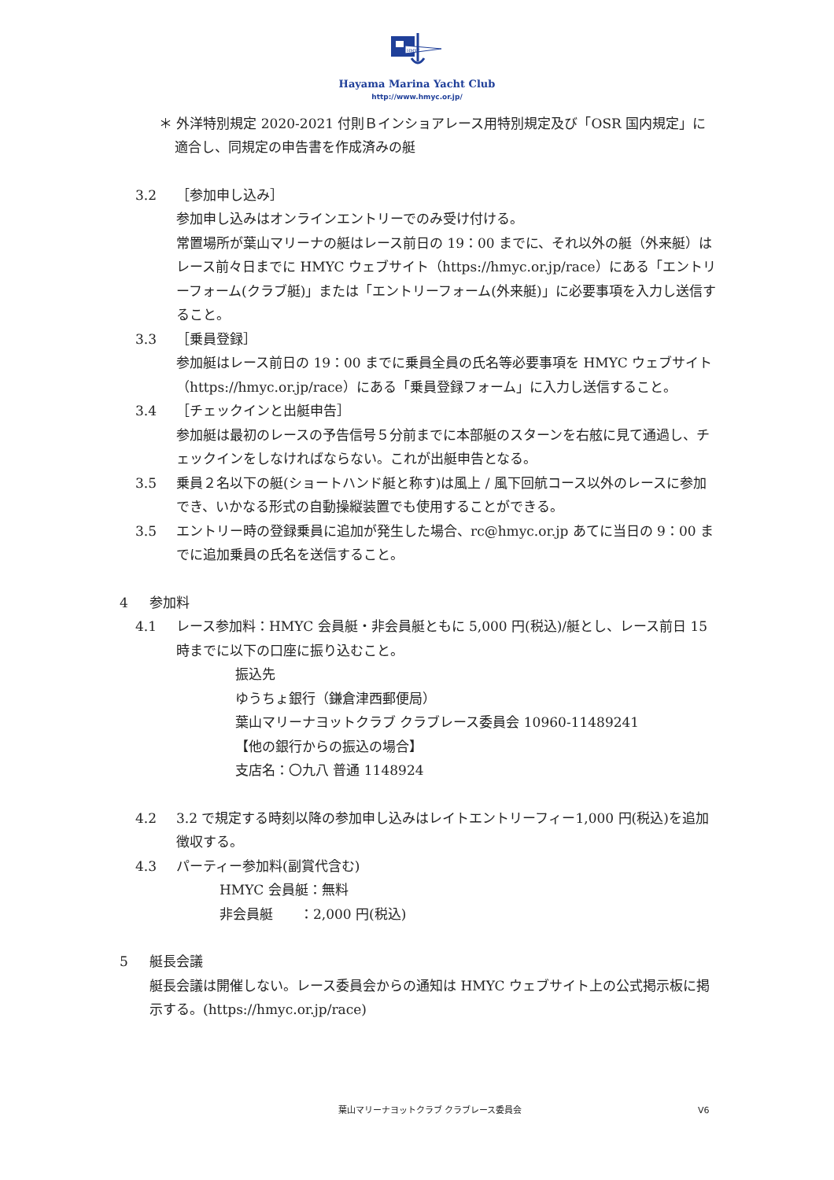HMYC
Hayama Marina Yacht Club
http://www.hmyc.or.jp/
＊ 外洋特別規定 2020-2021 付則Ｂインショアレース用特別規定及び「OSR 国内規定」に適合し、同規定の申告書を作成済みの艇
3.2 ［参加申し込み］
参加申し込みはオンラインエントリーでのみ受け付ける。
常置場所が葉山マリーナの艇はレース前日の 19：00 までに、それ以外の艇（外来艇）はレース前々日までに HMYC ウェブサイト（https://hmyc.or.jp/race）にある「エントリーフォーム(クラブ艇)」または「エントリーフォーム(外来艇)」に必要事項を入力し送信すること。
3.3 ［乗員登録］
参加艇はレース前日の 19：00 までに乗員全員の氏名等必要事項を HMYC ウェブサイト（https://hmyc.or.jp/race）にある「乗員登録フォーム」に入力し送信すること。
3.4 ［チェックインと出艇申告］
参加艇は最初のレースの予告信号５分前までに本部艇のスターンを右舷に見て通過し、チェックインをしなければならない。これが出艇申告となる。
3.5 乗員２名以下の艇(ショートハンド艇と称す)は風上 / 風下回航コース以外のレースに参加でき、いかなる形式の自動操縦装置でも使用することができる。
3.5 エントリー時の登録乗員に追加が発生した場合、rc@hmyc.or.jp あてに当日の 9：00 までに追加乗員の氏名を送信すること。
4 参加料
4.1 レース参加料：HMYC 会員艇・非会員艇ともに 5,000 円(税込)/艇とし、レース前日 15 時までに以下の口座に振り込むこと。
振込先
ゆうちょ銀行（鎌倉津西郵便局）
葉山マリーナヨットクラブ クラブレース委員会 10960-11489241
【他の銀行からの振込の場合】
支店名：〇九八 普通 1148924
4.2 3.2 で規定する時刻以降の参加申し込みはレイトエントリーフィー1,000 円(税込)を追加徴収する。
4.3 パーティー参加料(副賞代含む)
HMYC 会員艇：無料
非会員艇　　：2,000 円(税込)
5 艇長会議
艇長会議は開催しない。レース委員会からの通知は HMYC ウェブサイト上の公式掲示板に掲示する。(https://hmyc.or.jp/race)
葉山マリーナヨットクラブ クラブレース委員会 V6